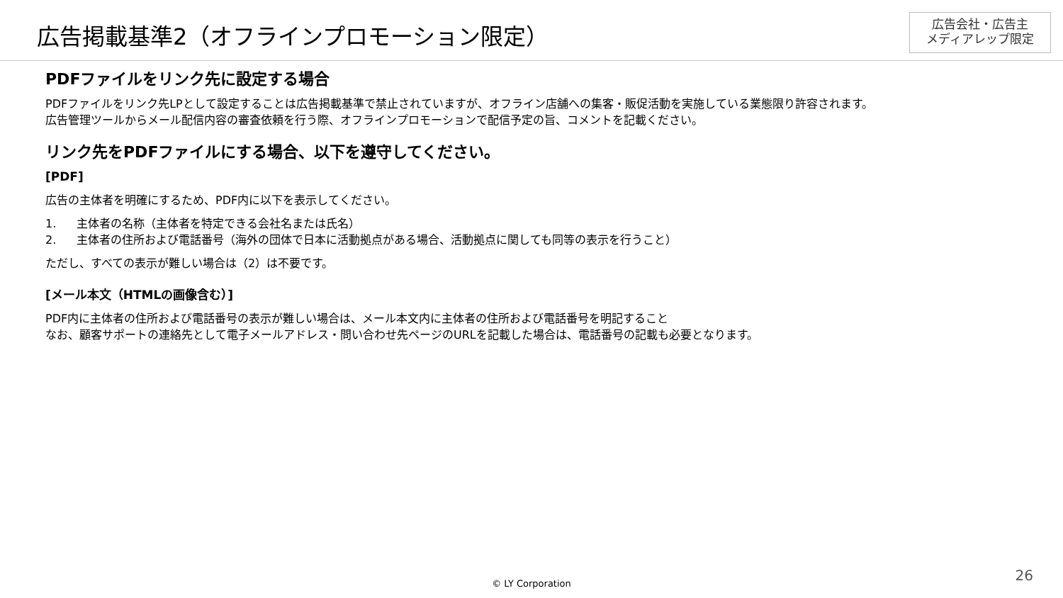広告掲載基準2（オフラインプロモーション限定）
広告会社・広告主
メディアレップ限定
PDFファイルをリンク先に設定する場合
PDFファイルをリンク先LPとして設定することは広告掲載基準で禁止されていますが、オフライン店舗への集客・販促活動を実施している業態限り許容されます。
広告管理ツールからメール配信内容の審査依頼を行う際、オフラインプロモーションで配信予定の旨、コメントを記載ください。
リンク先をPDFファイルにする場合、以下を遵守してください。
[PDF]
広告の主体者を明確にするため、PDF内に以下を表示してください。
1. 主体者の名称（主体者を特定できる会社名または氏名）
2. 主体者の住所および電話番号（海外の団体で日本に活動拠点がある場合、活動拠点に関しても同等の表示を行うこと）
ただし、すべての表示が難しい場合は（2）は不要です。
[メール本文（HTMLの画像含む）]
PDF内に主体者の住所および電話番号の表示が難しい場合は、メール本文内に主体者の住所および電話番号を明記すること
なお、顧客サポートの連絡先として電子メールアドレス・問い合わせ先ページのURLを記載した場合は、電話番号の記載も必要となります。
© LY Corporation 26